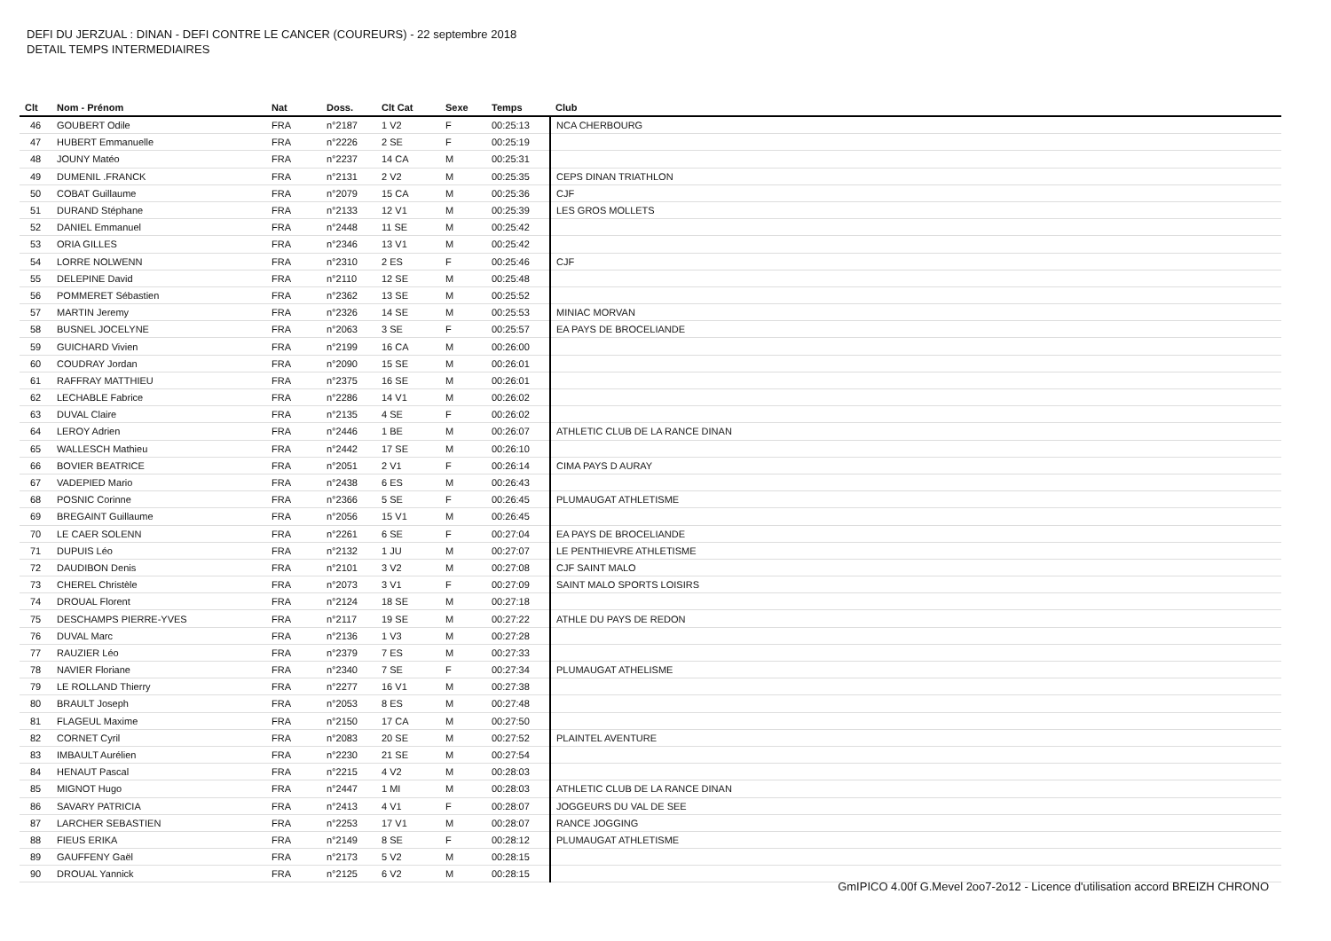DEFI DU JERZUAL : DINAN - DEFI CONTRE LE CANCER (COUREURS) - 22 septembre 2018
DETAIL TEMPS INTERMEDIAIRES
| Clt | Nom - Prénom | Nat | Doss. | Clt Cat | Sexe | Temps | Club |
| --- | --- | --- | --- | --- | --- | --- | --- |
| 46 | GOUBERT Odile | FRA | n°2187 | 1 V2 | F | 00:25:13 | NCA CHERBOURG |
| 47 | HUBERT Emmanuelle | FRA | n°2226 | 2 SE | F | 00:25:19 | |
| 48 | JOUNY Matéo | FRA | n°2237 | 14 CA | M | 00:25:31 | |
| 49 | DUMENIL .FRANCK | FRA | n°2131 | 2 V2 | M | 00:25:35 | CEPS DINAN TRIATHLON |
| 50 | COBAT Guillaume | FRA | n°2079 | 15 CA | M | 00:25:36 | CJF |
| 51 | DURAND Stéphane | FRA | n°2133 | 12 V1 | M | 00:25:39 | LES GROS MOLLETS |
| 52 | DANIEL Emmanuel | FRA | n°2448 | 11 SE | M | 00:25:42 | |
| 53 | ORIA GILLES | FRA | n°2346 | 13 V1 | M | 00:25:42 | |
| 54 | LORRE NOLWENN | FRA | n°2310 | 2 ES | F | 00:25:46 | CJF |
| 55 | DELEPINE David | FRA | n°2110 | 12 SE | M | 00:25:48 | |
| 56 | POMMERET Sébastien | FRA | n°2362 | 13 SE | M | 00:25:52 | |
| 57 | MARTIN Jeremy | FRA | n°2326 | 14 SE | M | 00:25:53 | MINIAC MORVAN |
| 58 | BUSNEL JOCELYNE | FRA | n°2063 | 3 SE | F | 00:25:57 | EA PAYS DE BROCELIANDE |
| 59 | GUICHARD Vivien | FRA | n°2199 | 16 CA | M | 00:26:00 | |
| 60 | COUDRAY Jordan | FRA | n°2090 | 15 SE | M | 00:26:01 | |
| 61 | RAFFRAY MATTHIEU | FRA | n°2375 | 16 SE | M | 00:26:01 | |
| 62 | LECHABLE Fabrice | FRA | n°2286 | 14 V1 | M | 00:26:02 | |
| 63 | DUVAL Claire | FRA | n°2135 | 4 SE | F | 00:26:02 | |
| 64 | LEROY Adrien | FRA | n°2446 | 1 BE | M | 00:26:07 | ATHLETIC CLUB DE LA RANCE DINAN |
| 65 | WALLESCH Mathieu | FRA | n°2442 | 17 SE | M | 00:26:10 | |
| 66 | BOVIER BEATRICE | FRA | n°2051 | 2 V1 | F | 00:26:14 | CIMA PAYS D AURAY |
| 67 | VADEPIED Mario | FRA | n°2438 | 6 ES | M | 00:26:43 | |
| 68 | POSNIC Corinne | FRA | n°2366 | 5 SE | F | 00:26:45 | PLUMAUGAT ATHLETISME |
| 69 | BREGAINT Guillaume | FRA | n°2056 | 15 V1 | M | 00:26:45 | |
| 70 | LE CAER SOLENN | FRA | n°2261 | 6 SE | F | 00:27:04 | EA PAYS DE BROCELIANDE |
| 71 | DUPUIS Léo | FRA | n°2132 | 1 JU | M | 00:27:07 | LE PENTHIEVRE ATHLETISME |
| 72 | DAUDIBON Denis | FRA | n°2101 | 3 V2 | M | 00:27:08 | CJF SAINT MALO |
| 73 | CHEREL Christèle | FRA | n°2073 | 3 V1 | F | 00:27:09 | SAINT MALO SPORTS LOISIRS |
| 74 | DROUAL Florent | FRA | n°2124 | 18 SE | M | 00:27:18 | |
| 75 | DESCHAMPS PIERRE-YVES | FRA | n°2117 | 19 SE | M | 00:27:22 | ATHLE DU PAYS DE REDON |
| 76 | DUVAL Marc | FRA | n°2136 | 1 V3 | M | 00:27:28 | |
| 77 | RAUZIER Léo | FRA | n°2379 | 7 ES | M | 00:27:33 | |
| 78 | NAVIER Floriane | FRA | n°2340 | 7 SE | F | 00:27:34 | PLUMAUGAT ATHELISME |
| 79 | LE ROLLAND Thierry | FRA | n°2277 | 16 V1 | M | 00:27:38 | |
| 80 | BRAULT Joseph | FRA | n°2053 | 8 ES | M | 00:27:48 | |
| 81 | FLAGEUL Maxime | FRA | n°2150 | 17 CA | M | 00:27:50 | |
| 82 | CORNET Cyril | FRA | n°2083 | 20 SE | M | 00:27:52 | PLAINTEL AVENTURE |
| 83 | IMBAULT Aurélien | FRA | n°2230 | 21 SE | M | 00:27:54 | |
| 84 | HENAUT Pascal | FRA | n°2215 | 4 V2 | M | 00:28:03 | |
| 85 | MIGNOT Hugo | FRA | n°2447 | 1 MI | M | 00:28:03 | ATHLETIC CLUB DE LA RANCE DINAN |
| 86 | SAVARY PATRICIA | FRA | n°2413 | 4 V1 | F | 00:28:07 | JOGGEURS DU VAL DE SEE |
| 87 | LARCHER SEBASTIEN | FRA | n°2253 | 17 V1 | M | 00:28:07 | RANCE JOGGING |
| 88 | FIEUS ERIKA | FRA | n°2149 | 8 SE | F | 00:28:12 | PLUMAUGAT ATHLETISME |
| 89 | GAUFFENY Gaël | FRA | n°2173 | 5 V2 | M | 00:28:15 | |
| 90 | DROUAL Yannick | FRA | n°2125 | 6 V2 | M | 00:28:15 | |
GmIPICO 4.00f G.Mevel 2oo7-2o12 - Licence d'utilisation accord BREIZH CHRONO